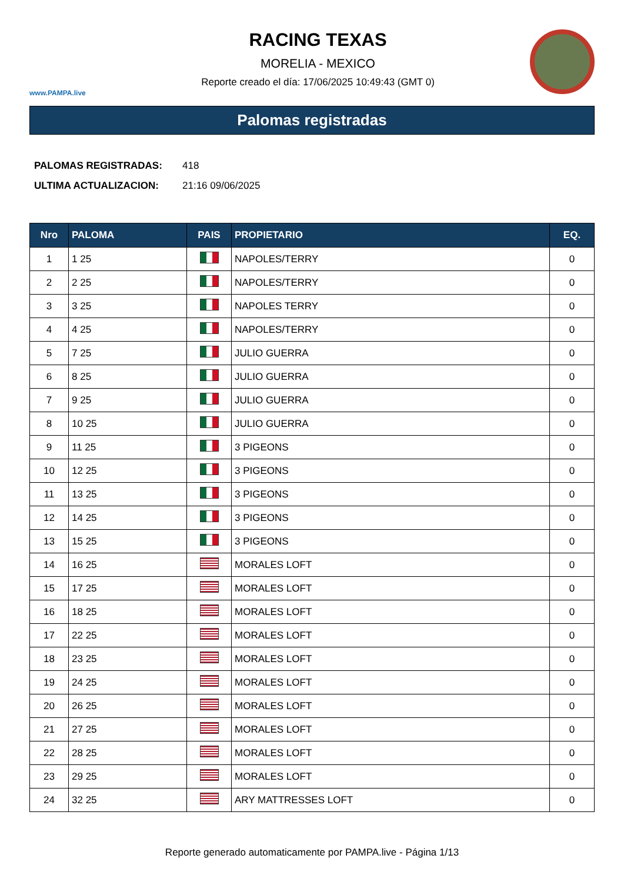www.PAMPA.live
RACING TEXAS
MORELIA - MEXICO
Reporte creado el día: 17/06/2025 10:49:43 (GMT 0)
Palomas registradas
| PALOMAS REGISTRADAS: | 418 |
| ULTIMA ACTUALIZACION: | 21:16 09/06/2025 |
| Nro | PALOMA | PAIS | PROPIETARIO | EQ. |
| --- | --- | --- | --- | --- |
| 1 | 1 25 | | NAPOLES/TERRY | 0 |
| 2 | 2 25 | | NAPOLES/TERRY | 0 |
| 3 | 3 25 | | NAPOLES TERRY | 0 |
| 4 | 4 25 | | NAPOLES/TERRY | 0 |
| 5 | 7 25 | | JULIO GUERRA | 0 |
| 6 | 8 25 | | JULIO GUERRA | 0 |
| 7 | 9 25 | | JULIO GUERRA | 0 |
| 8 | 10 25 | | JULIO GUERRA | 0 |
| 9 | 11 25 | | 3 PIGEONS | 0 |
| 10 | 12 25 | | 3 PIGEONS | 0 |
| 11 | 13 25 | | 3 PIGEONS | 0 |
| 12 | 14 25 | | 3 PIGEONS | 0 |
| 13 | 15 25 | | 3 PIGEONS | 0 |
| 14 | 16 25 | | MORALES LOFT | 0 |
| 15 | 17 25 | | MORALES LOFT | 0 |
| 16 | 18 25 | | MORALES LOFT | 0 |
| 17 | 22 25 | | MORALES LOFT | 0 |
| 18 | 23 25 | | MORALES LOFT | 0 |
| 19 | 24 25 | | MORALES LOFT | 0 |
| 20 | 26 25 | | MORALES LOFT | 0 |
| 21 | 27 25 | | MORALES LOFT | 0 |
| 22 | 28 25 | | MORALES LOFT | 0 |
| 23 | 29 25 | | MORALES LOFT | 0 |
| 24 | 32 25 | | ARY MATTRESSES LOFT | 0 |
Reporte generado automaticamente por PAMPA.live - Página 1/13